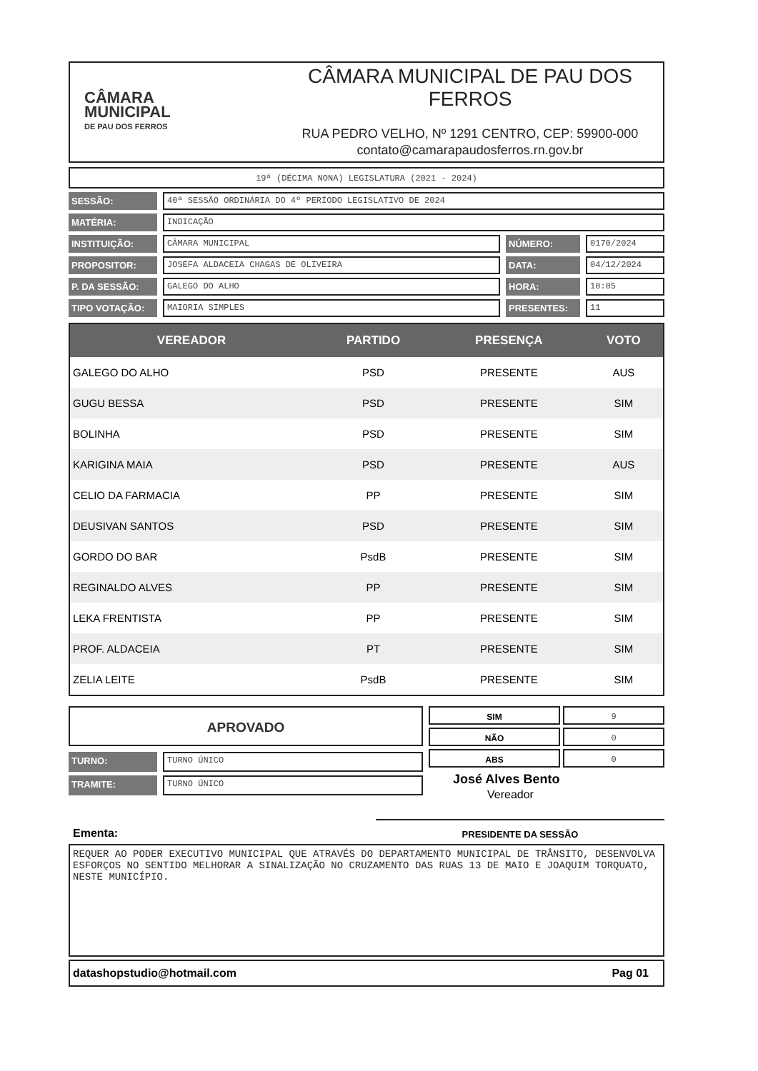CÂMARA
MUNICIPAL
DE PAU DOS FERROS
CÂMARA MUNICIPAL DE PAU DOS FERROS
RUA PEDRO VELHO, Nº 1291 CENTRO, CEP: 59900-000
contato@camarapaudosferros.rn.gov.br
19ª (DÉCIMA NONA) LEGISLATURA (2021 - 2024)
SESSÃO:
40ª SESSÃO ORDINÁRIA DO 4º PERÍODO LEGISLATIVO DE 2024
MATÉRIA:
INDICAÇÃO
INSTITUIÇÃO:
CÂMARA MUNICIPAL
NÚMERO:
0170/2024
PROPOSITOR:
JOSEFA ALDACEIA CHAGAS DE OLIVEIRA
DATA:
04/12/2024
P. DA SESSÃO:
GALEGO DO ALHO
HORA:
10:05
TIPO VOTAÇÃO:
MAIORIA SIMPLES
PRESENTES:
11
| VEREADOR | PARTIDO | PRESENÇA | VOTO |
| --- | --- | --- | --- |
| GALEGO DO ALHO | PSD | PRESENTE | AUS |
| GUGU BESSA | PSD | PRESENTE | SIM |
| BOLINHA | PSD | PRESENTE | SIM |
| KARIGINA MAIA | PSD | PRESENTE | AUS |
| CELIO DA FARMACIA | PP | PRESENTE | SIM |
| DEUSIVAN SANTOS | PSD | PRESENTE | SIM |
| GORDO DO BAR | PsdB | PRESENTE | SIM |
| REGINALDO ALVES | PP | PRESENTE | SIM |
| LEKA FRENTISTA | PP | PRESENTE | SIM |
| PROF. ALDACEIA | PT | PRESENTE | SIM |
| ZELIA LEITE | PsdB | PRESENTE | SIM |
APROVADO
TURNO:
TURNO ÚNICO
TRAMITE:
TURNO ÚNICO
SIM 9
NÃO 0
ABS 0
José Alves Bento
Vereador
Ementa:
PRESIDENTE DA SESSÃO
REQUER AO PODER EXECUTIVO MUNICIPAL QUE ATRAVÉS DO DEPARTAMENTO MUNICIPAL DE TRÂNSITO, DESENVOLVA ESFORÇOS NO SENTIDO MELHORAR A SINALIZAÇÃO NO CRUZAMENTO DAS RUAS 13 DE MAIO E JOAQUIM TORQUATO, NESTE MUNICÍPIO.
datashopstudio@hotmail.com Pag 01